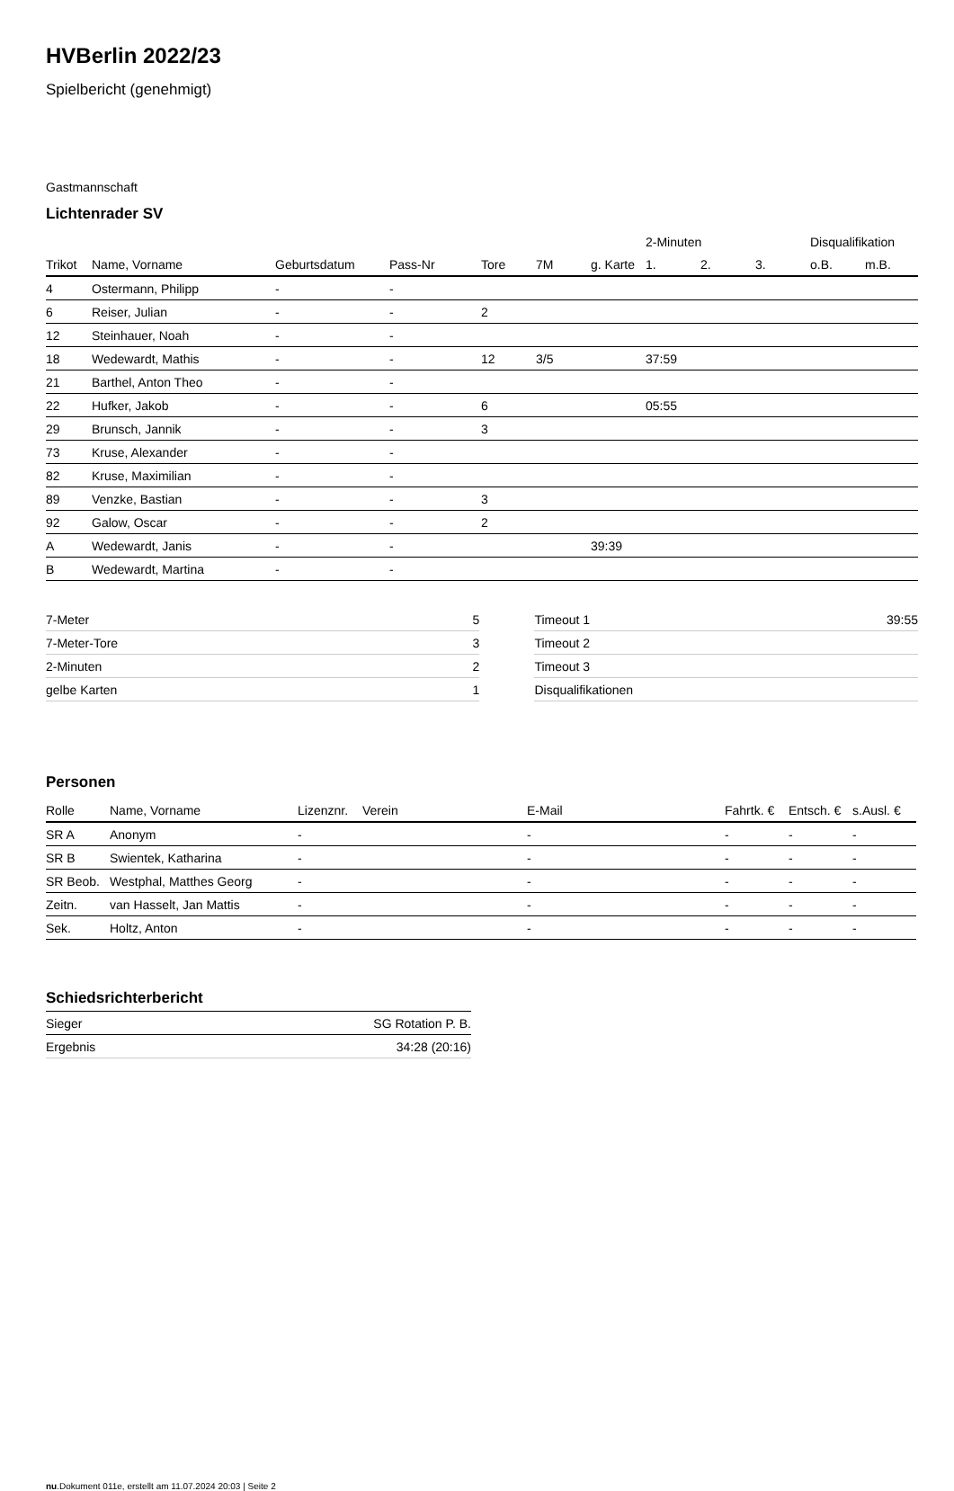HVBerlin 2022/23
Spielbericht (genehmigt)
Gastmannschaft
Lichtenrader SV
| | | | | | | | 2-Minuten | | | Disqualifikation | |
| --- | --- | --- | --- | --- | --- | --- | --- | --- | --- | --- | --- |
| Trikot | Name, Vorname | Geburtsdatum | Pass-Nr | Tore | 7M | g. Karte | 1. | 2. | 3. | o.B. | m.B. |
| 4 | Ostermann, Philipp | - | - | | | | | | | | |
| 6 | Reiser, Julian | - | - | 2 | | | | | | | |
| 12 | Steinhauer, Noah | - | - | | | | | | | | |
| 18 | Wedewardt, Mathis | - | - | 12 | 3/5 | | 37:59 | | | | |
| 21 | Barthel, Anton Theo | - | - | | | | | | | | |
| 22 | Hufker, Jakob | - | - | 6 | | | 05:55 | | | | |
| 29 | Brunsch, Jannik | - | - | 3 | | | | | | | |
| 73 | Kruse, Alexander | - | - | | | | | | | | |
| 82 | Kruse, Maximilian | - | - | | | | | | | | |
| 89 | Venzke, Bastian | - | - | 3 | | | | | | | |
| 92 | Galow, Oscar | - | - | 2 | | | | | | | |
| A | Wedewardt, Janis | - | - | | | 39:39 | | | | | |
| B | Wedewardt, Martina | - | - | | | | | | | | |
| 7-Meter | 5 |
| 7-Meter-Tore | 3 |
| 2-Minuten | 2 |
| gelbe Karten | 1 |
| Timeout 1 | 39:55 |
| Timeout 2 | |
| Timeout 3 | |
| Disqualifikationen | |
Personen
| Rolle | Name, Vorname | Lizenznr. | Verein | E-Mail | Fahrtk. € | Entsch. € | s.Ausl. € |
| --- | --- | --- | --- | --- | --- | --- | --- |
| SR A | Anonym | - | | - | - | - | - |
| SR B | Swientek, Katharina | - | | - | - | - | - |
| SR Beob. | Westphal, Matthes Georg | - | | - | - | - | - |
| Zeitn. | van Hasselt, Jan Mattis | - | | - | - | - | - |
| Sek. | Holtz, Anton | - | | - | - | - | - |
Schiedsrichterbericht
| Sieger | SG Rotation P. B. |
| Ergebnis | 34:28 (20:16) |
nu.Dokument 011e, erstellt am 11.07.2024 20:03 | Seite 2